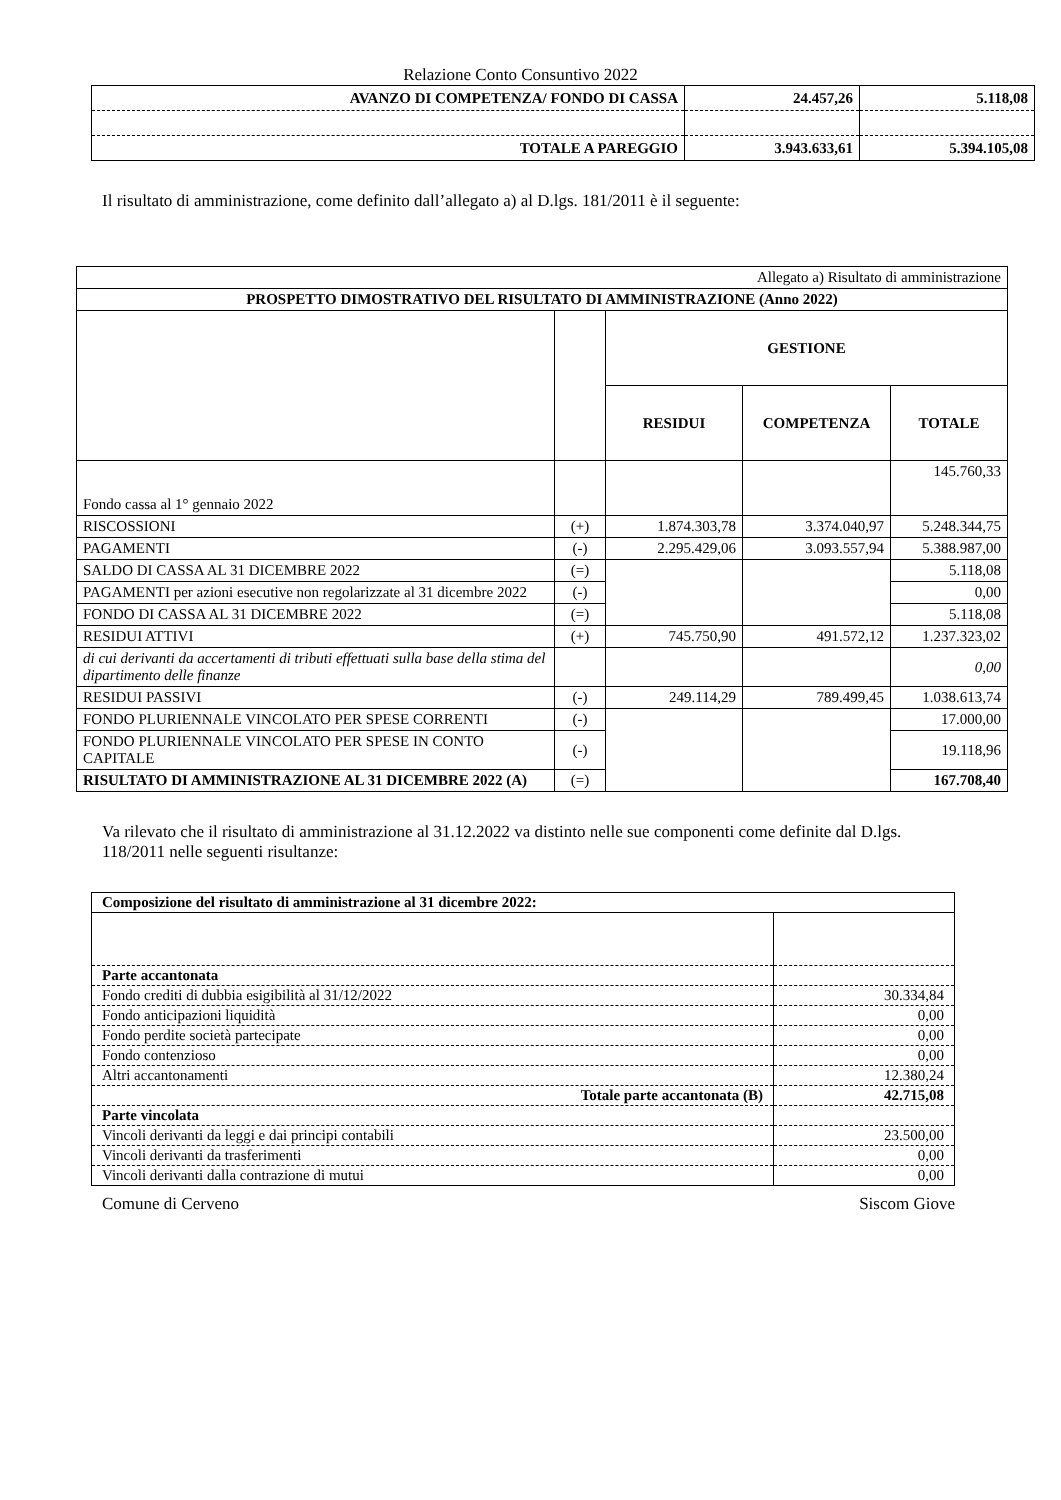Relazione Conto Consuntivo 2022
| AVANZO DI COMPETENZA/ FONDO DI CASSA | 24.457,26 | 5.118,08 |
| TOTALE A PAREGGIO | 3.943.633,61 | 5.394.105,08 |
Il risultato di amministrazione, come definito dall’allegato a) al D.lgs. 181/2011 è il seguente:
| Allegato a) Risultato di amministrazione | | | | |
| PROSPETTO DIMOSTRATIVO DEL RISULTATO DI AMMINISTRAZIONE (Anno 2022) | | | | |
| | | GESTIONE | | |
| | | RESIDUI | COMPETENZA | TOTALE |
| Fondo cassa al 1° gennaio 2022 | | | | 145.760,33 |
| RISCOSSIONI | (+) | 1.874.303,78 | 3.374.040,97 | 5.248.344,75 |
| PAGAMENTI | (-) | 2.295.429,06 | 3.093.557,94 | 5.388.987,00 |
| SALDO DI CASSA AL 31 DICEMBRE 2022 | (=) | | | 5.118,08 |
| PAGAMENTI per azioni esecutive non regolarizzate al 31 dicembre 2022 | (-) | | | 0,00 |
| FONDO DI CASSA AL 31 DICEMBRE 2022 | (=) | | | 5.118,08 |
| RESIDUI ATTIVI | (+) | 745.750,90 | 491.572,12 | 1.237.323,02 |
| di cui derivanti da accertamenti di tributi effettuati sulla base della stima del dipartimento delle finanze | | | | 0,00 |
| RESIDUI PASSIVI | (-) | 249.114,29 | 789.499,45 | 1.038.613,74 |
| FONDO PLURIENNALE VINCOLATO PER SPESE CORRENTI | (-) | | | 17.000,00 |
| FONDO PLURIENNALE VINCOLATO PER SPESE IN CONTO CAPITALE | (-) | | | 19.118,96 |
| RISULTATO DI AMMINISTRAZIONE AL 31 DICEMBRE 2022 (A) | (=) | | | 167.708,40 |
Va rilevato che il risultato di amministrazione al 31.12.2022 va distinto nelle sue componenti come definite dal D.lgs. 118/2011 nelle seguenti risultanze:
| Composizione del risultato di amministrazione al 31 dicembre 2022: | |
| Parte accantonata | |
| Fondo crediti di dubbia esigibilità al 31/12/2022 | 30.334,84 |
| Fondo anticipazioni liquidità | 0,00 |
| Fondo perdite società partecipate | 0,00 |
| Fondo contenzioso | 0,00 |
| Altri accantonamenti | 12.380,24 |
| Totale parte accantonata (B) | 42.715,08 |
| Parte vincolata | |
| Vincoli derivanti da leggi e dai principi contabili | 23.500,00 |
| Vincoli derivanti da trasferimenti | 0,00 |
| Vincoli derivanti dalla contrazione di mutui | 0,00 |
Comune di Cerveno Siscom Giove